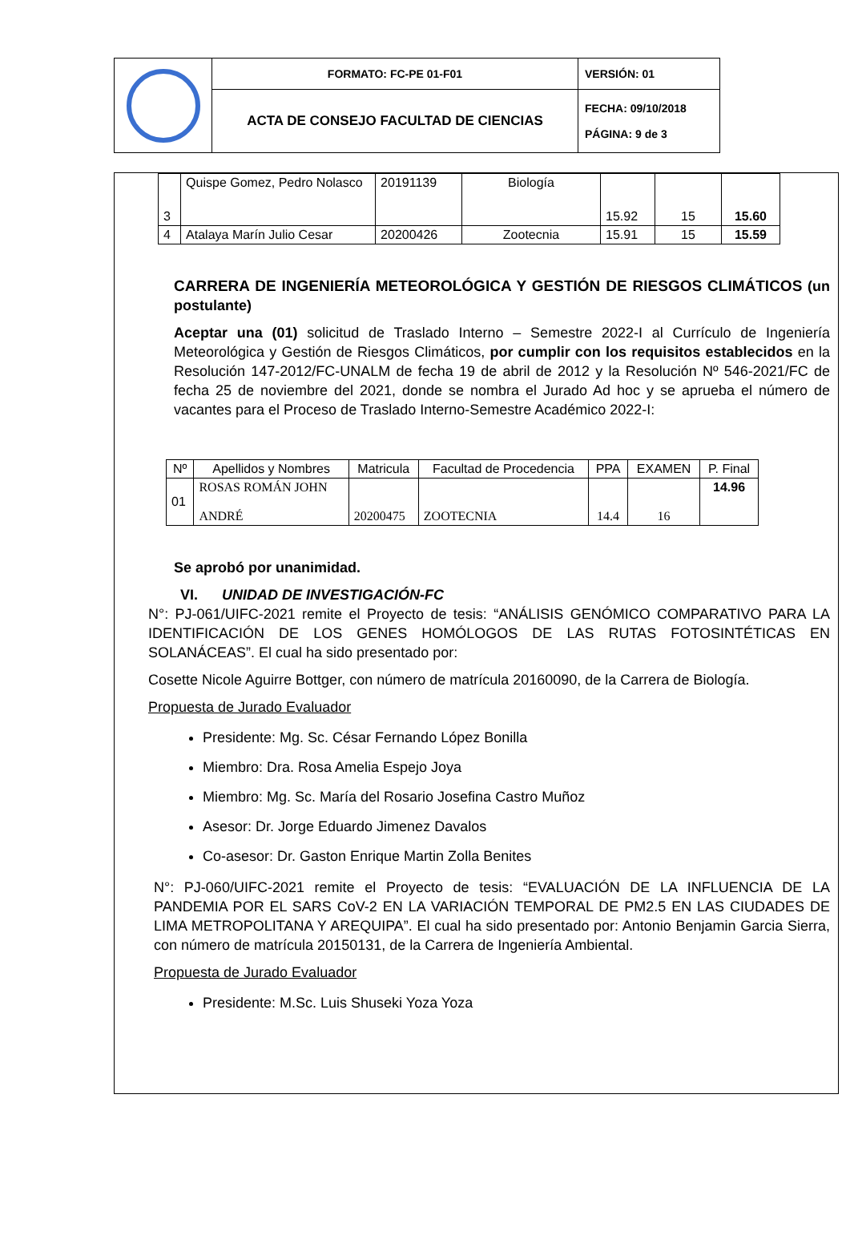| | FORMATO: FC-PE 01-F01 | VERSIÓN: 01 |
| | ACTA DE CONSEJO FACULTAD DE CIENCIAS | FECHA: 09/10/2018 PÁGINA: 9 de 3 |
| 3 | Quispe Gomez, Pedro Nolasco | 20191139 | Biología | 15.92 | 15 | 15.60 |
| 4 | Atalaya Marín Julio Cesar | 20200426 | Zootecnia | 15.91 | 15 | 15.59 |
CARRERA DE INGENIERÍA METEOROLÓGICA Y GESTIÓN DE RIESGOS CLIMÁTICOS (un postulante)
Aceptar una (01) solicitud de Traslado Interno – Semestre 2022-I al Currículo de Ingeniería Meteorológica y Gestión de Riesgos Climáticos, por cumplir con los requisitos establecidos en la Resolución 147-2012/FC-UNALM de fecha 19 de abril de 2012 y la Resolución Nº 546-2021/FC de fecha 25 de noviembre del 2021, donde se nombra el Jurado Ad hoc y se aprueba el número de vacantes para el Proceso de Traslado Interno-Semestre Académico 2022-I:
| Nº | Apellidos y Nombres | Matricula | Facultad de Procedencia | PPA | EXAMEN | P. Final |
| --- | --- | --- | --- | --- | --- | --- |
| 01 | ROSAS ROMÁN JOHN ANDRÉ | 20200475 | ZOOTECNIA | 14.4 | 16 | 14.96 |
Se aprobó por unanimidad.
VI. UNIDAD DE INVESTIGACIÓN-FC
N°: PJ-061/UIFC-2021 remite el Proyecto de tesis: “ANÁLISIS GENÓMICO COMPARATIVO PARA LA IDENTIFICACIÓN DE LOS GENES HOMÓLOGOS DE LAS RUTAS FOTOSINTÉTICAS EN SOLANÁCEAS”. El cual ha sido presentado por:
Cosette Nicole Aguirre Bottger, con número de matrícula 20160090, de la Carrera de Biología.
Propuesta de Jurado Evaluador
Presidente: Mg. Sc. César Fernando López Bonilla
Miembro: Dra. Rosa Amelia Espejo Joya
Miembro: Mg. Sc. María del Rosario Josefina Castro Muñoz
Asesor: Dr. Jorge Eduardo Jimenez Davalos
Co-asesor: Dr. Gaston Enrique Martin Zolla Benites
N°: PJ-060/UIFC-2021 remite el Proyecto de tesis: “EVALUACIÓN DE LA INFLUENCIA DE LA PANDEMIA POR EL SARS CoV-2 EN LA VARIACIÓN TEMPORAL DE PM2.5 EN LAS CIUDADES DE LIMA METROPOLITANA Y AREQUIPA”. El cual ha sido presentado por: Antonio Benjamin Garcia Sierra, con número de matrícula 20150131, de la Carrera de Ingeniería Ambiental.
Propuesta de Jurado Evaluador
Presidente: M.Sc. Luis Shuseki Yoza Yoza